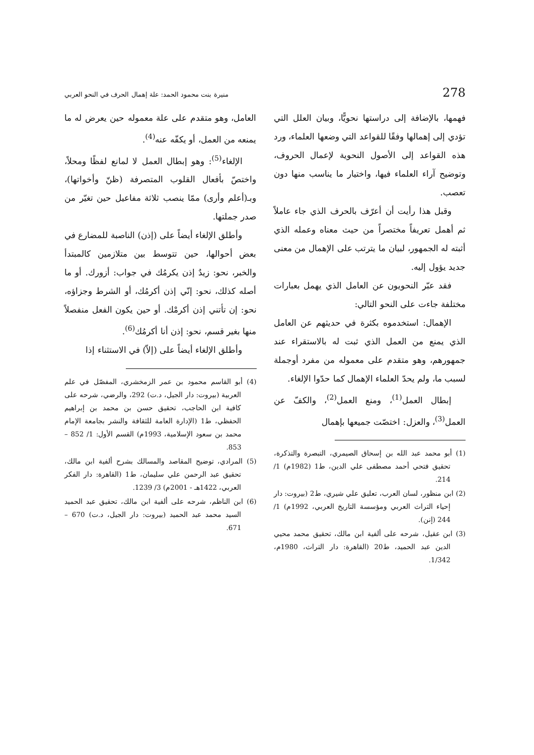278 منيرة بنت محمود الحمد: علة إهمال الحرف في النحو العربي
فهمها، بالإضافة إلى دراستها نحويًّا، وبيان العلل التي تؤدي إلى إهمالها وفقًا للقواعد التي وضعها العلماء، ورد هذه القواعد إلى الأصول النحوية لإعمال الحروف، وتوضيح آراء العلماء فيها، واختيار ما يناسب منها دون تعصب.
وقبل هذا رأيت أن أعرّف بالحرف الذي جاء عاملاً ثم أهمل تعريفاً مختصراً من حيث معناه وعمله الذي أثبته له الجمهور، لبيان ما يترتب على الإهمال من معنى جديد يؤول إليه.
فقد عبّر النحويون عن العامل الذي يهمل بعبارات مختلفة جاءت على النحو التالي:
الإهمال: استخدموه بكثرة في حديثهم عن العامل الذي يمنع من العمل الذي ثبت له بالاستقراء عند جمهورهم، وهو متقدم على معموله من مفرد أوجملة لسبب ما، ولم يحدّ العلماء الإهمال كما حدّوا الإلغاء.
إبطال العمل<sup>(1)</sup>، ومنع العمل<sup>(2)</sup>، والكفّ عن العمل<sup>(3)</sup>، والعزل: اختصّت جميعها بإهمال
(1) أبو محمد عبد الله بن إسحاق الصيمري، التبصرة والتذكرة، تحقيق فتحي أحمد مصطفى علي الدين، ط1 (1982م) 1/ 214.
(2) ابن منظور، لسان العرب، تعليق علي شيري، ط2 (بيروت: دار إحياء التراث العربي ومؤسسة التاريخ العربي، 1992م) 1/ 244 (إنن).
(3) ابن عقيل، شرحه على ألفية ابن مالك، تحقيق محمد محيي الدين عبد الحميد، ط20 (القاهرة: دار التراث، 1980م، 1/342.
العامل، وهو متقدم على علة معموله حين يعرض له ما يمنعه من العمل، أو يكفّه عنه<sup>(4)</sup>.
الإلغاء<sup>(5)</sup>: وهو إبطال العمل لا لمانع لفظًا ومحلاً، واختصّ بأفعال القلوب المتصرفة (ظنّ وأخواتها)، وبـ(أعلم وأرى) ممّا ينصب ثلاثة مفاعيل حين تغيّر من صدر جملتها.
وأطلق الإلغاء أيضاً على (إذن) الناصبة للمضارع في بعض أحوالها، حين تتوسط بين متلازمين كالمبتدأ والخبر، نحو: زيدٌ إذن يكرمُك في جواب: أزورك. أو ما أصله كذلك، نحو: إنّي إذن أكرمُك، أو الشرط وجزاؤه، نحو: إن تأتني إذن أكرمْك. أو حين يكون الفعل منفصلاً منها بغير قسم، نحو: إذن أنا أكرمُك<sup>(6)</sup>.
وأطلق الإلغاء أيضاً على (إلاّ) في الاستثناء إذا
(4) أبو القاسم محمود بن عمر الزمخشري، المفصّل في علم العربية (بيروت: دار الجيل، د.ت) 292، والرضي، شرحه على كافية ابن الحاجب، تحقيق حسن بن محمد بن إبراهيم الحفظي، ط1 (الإدارة العامة للثقافة والنشر بجامعة الإمام محمد بن سعود الإسلامية، 1993م) القسم الأول: 1/ 852 – 853.
(5) المرادي، توضيح المقاصد والمسالك بشرح ألفية ابن مالك، تحقيق عبد الرحمن علي سليمان، ط1 (القاهرة: دار الفكر العربي، 1422هـ - 2001م) 3/ 1239.
(6) ابن الناظم، شرحه على ألفية ابن مالك، تحقيق عبد الحميد السيد محمد عبد الحميد (بيروت: دار الجيل، د.ت) 670 – 671.